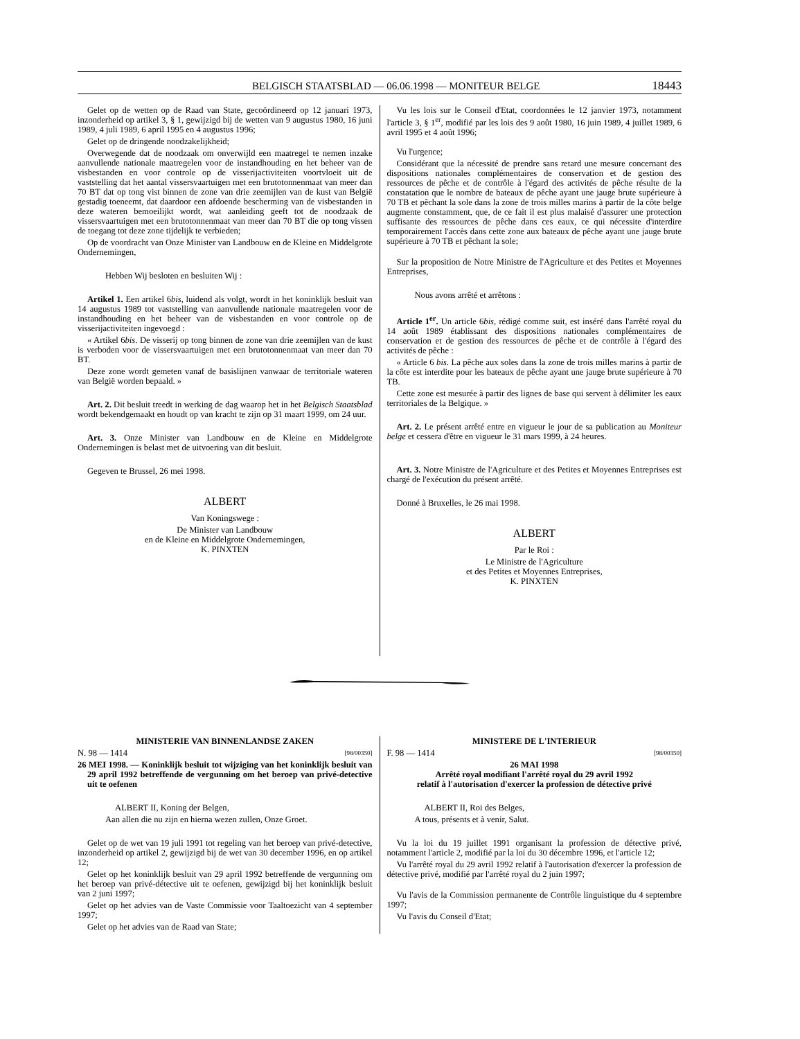BELGISCH STAATSBLAD — 06.06.1998 — MONITEUR BELGE 18443
Gelet op de wetten op de Raad van State, gecoördineerd op 12 januari 1973, inzonderheid op artikel 3, § 1, gewijzigd bij de wetten van 9 augustus 1980, 16 juni 1989, 4 juli 1989, 6 april 1995 en 4 augustus 1996;
Gelet op de dringende noodzakelijkheid;
Overwegende dat de noodzaak om onverwijld een maatregel te nemen inzake aanvullende nationale maatregelen voor de instandhouding en het beheer van de visbestanden en voor controle op de visserijactiviteiten voortvloeit uit de vaststelling dat het aantal vissersvaartuigen met een brutotonnenmaat van meer dan 70 BT dat op tong vist binnen de zone van drie zeemijlen van de kust van België gestadig toeneemt, dat daardoor een afdoende bescherming van de visbestanden in deze wateren bemoeilijkt wordt, wat aanleiding geeft tot de noodzaak de vissersvaartuigen met een brutotonnenmaat van meer dan 70 BT die op tong vissen de toegang tot deze zone tijdelijk te verbieden;
Op de voordracht van Onze Minister van Landbouw en de Kleine en Middelgrote Ondernemingen,
Hebben Wij besloten en besluiten Wij :
Artikel 1. Een artikel 6bis, luidend als volgt, wordt in het koninklijk besluit van 14 augustus 1989 tot vaststelling van aanvullende nationale maatregelen voor de instandhouding en het beheer van de visbestanden en voor controle op de visserijactiviteiten ingevoegd :
« Artikel 6bis. De visserij op tong binnen de zone van drie zeemijlen van de kust is verboden voor de vissersvaartuigen met een brutotonnenmaat van meer dan 70 BT.
Deze zone wordt gemeten vanaf de basislijnen vanwaar de territoriale wateren van België worden bepaald. »
Art. 2. Dit besluit treedt in werking de dag waarop het in het Belgisch Staatsblad wordt bekendgemaakt en houdt op van kracht te zijn op 31 maart 1999, om 24 uur.
Art. 3. Onze Minister van Landbouw en de Kleine en Middelgrote Ondernemingen is belast met de uitvoering van dit besluit.
Gegeven te Brussel, 26 mei 1998.
ALBERT
Van Koningswege :
De Minister van Landbouw
en de Kleine en Middelgrote Ondernemingen,
K. PINXTEN
Vu les lois sur le Conseil d'Etat, coordonnées le 12 janvier 1973, notamment l'article 3, § 1<sup>er</sup>, modifié par les lois des 9 août 1980, 16 juin 1989, 4 juillet 1989, 6 avril 1995 et 4 août 1996;
Vu l'urgence;
Considérant que la nécessité de prendre sans retard une mesure concernant des dispositions nationales complémentaires de conservation et de gestion des ressources de pêche et de contrôle à l'égard des activités de pêche résulte de la constatation que le nombre de bateaux de pêche ayant une jauge brute supérieure à 70 TB et pêchant la sole dans la zone de trois milles marins à partir de la côte belge augmente constamment, que, de ce fait il est plus malaisé d'assurer une protection suffisante des ressources de pêche dans ces eaux, ce qui nécessite d'interdire temporairement l'accès dans cette zone aux bateaux de pêche ayant une jauge brute supérieure à 70 TB et pêchant la sole;
Sur la proposition de Notre Ministre de l'Agriculture et des Petites et Moyennes Entreprises,
Nous avons arrêté et arrêtons :
Article 1<sup>er</sup>. Un article 6bis, rédigé comme suit, est inséré dans l'arrêté royal du 14 août 1989 établissant des dispositions nationales complémentaires de conservation et de gestion des ressources de pêche et de contrôle à l'égard des activités de pêche :
« Article 6 bis. La pêche aux soles dans la zone de trois milles marins à partir de la côte est interdite pour les bateaux de pêche ayant une jauge brute supérieure à 70 TB.
Cette zone est mesurée à partir des lignes de base qui servent à délimiter les eaux territoriales de la Belgique. »
Art. 2. Le présent arrêté entre en vigueur le jour de sa publication au Moniteur belge et cessera d'être en vigueur le 31 mars 1999, à 24 heures.
Art. 3. Notre Ministre de l'Agriculture et des Petites et Moyennes Entreprises est chargé de l'exécution du présent arrêté.
Donné à Bruxelles, le 26 mai 1998.
ALBERT
Par le Roi :
Le Ministre de l'Agriculture
et des Petites et Moyennes Entreprises,
K. PINXTEN
MINISTERIE VAN BINNENLANDSE ZAKEN
N. 98 — 1414 [98/00350]
26 MEI 1998. — Koninklijk besluit tot wijziging van het koninklijk besluit van 29 april 1992 betreffende de vergunning om het beroep van privé-detective uit te oefenen
ALBERT II, Koning der Belgen,
Aan allen die nu zijn en hierna wezen zullen, Onze Groet.
Gelet op de wet van 19 juli 1991 tot regeling van het beroep van privé-detective, inzonderheid op artikel 2, gewijzigd bij de wet van 30 december 1996, en op artikel 12;
Gelet op het koninklijk besluit van 29 april 1992 betreffende de vergunning om het beroep van privé-détective uit te oefenen, gewijzigd bij het koninklijk besluit van 2 juni 1997;
Gelet op het advies van de Vaste Commissie voor Taaltoezicht van 4 september 1997;
Gelet op het advies van de Raad van State;
MINISTERE DE L'INTERIEUR
F. 98 — 1414 [98/00350]
26 MAI 1998
Arrêté royal modifiant l'arrêté royal du 29 avril 1992
relatif à l'autorisation d'exercer la profession de détective privé
ALBERT II, Roi des Belges,
A tous, présents et à venir, Salut.
Vu la loi du 19 juillet 1991 organisant la profession de détective privé, notamment l'article 2, modifié par la loi du 30 décembre 1996, et l'article 12;
Vu l'arrêté royal du 29 avril 1992 relatif à l'autorisation d'exercer la profession de détective privé, modifié par l'arrêté royal du 2 juin 1997;
Vu l'avis de la Commission permanente de Contrôle linguistique du 4 septembre 1997;
Vu l'avis du Conseil d'Etat;